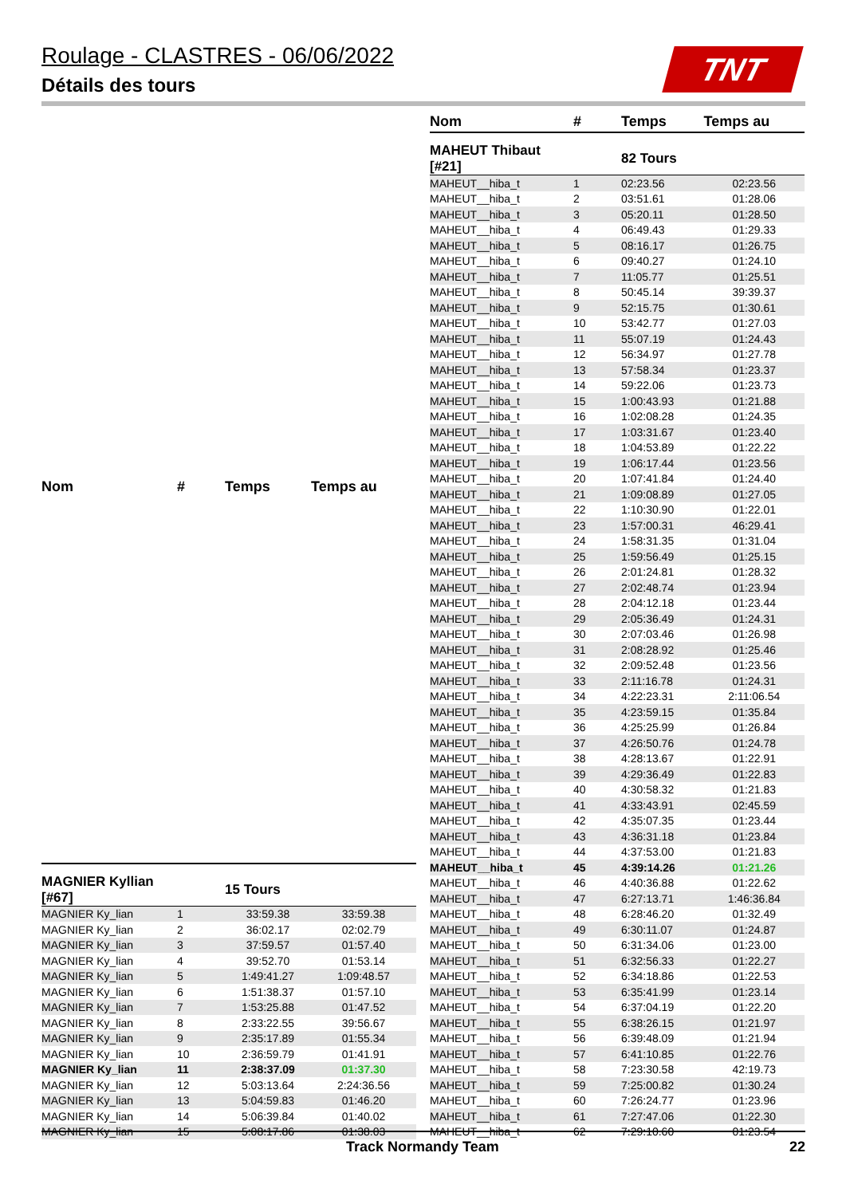Roulage - CLASTRES - 06/06/2022
Détails des tours
TNT
| Nom | # | Temps | Temps au |
| --- | --- | --- | --- |
| MAGNIER Kyllian [#67] | | 15 Tours | |
| MAGNIER Ky_lian | 1 | 33:59.38 | 33:59.38 |
| MAGNIER Ky_lian | 2 | 36:02.17 | 02:02.79 |
| MAGNIER Ky_lian | 3 | 37:59.57 | 01:57.40 |
| MAGNIER Ky_lian | 4 | 39:52.70 | 01:53.14 |
| MAGNIER Ky_lian | 5 | 1:49:41.27 | 1:09:48.57 |
| MAGNIER Ky_lian | 6 | 1:51:38.37 | 01:57.10 |
| MAGNIER Ky_lian | 7 | 1:53:25.88 | 01:47.52 |
| MAGNIER Ky_lian | 8 | 2:33:22.55 | 39:56.67 |
| MAGNIER Ky_lian | 9 | 2:35:17.89 | 01:55.34 |
| MAGNIER Ky_lian | 10 | 2:36:59.79 | 01:41.91 |
| MAGNIER Ky_lian | 11 | 2:38:37.09 | 01:37.30 |
| MAGNIER Ky_lian | 12 | 5:03:13.64 | 2:24:36.56 |
| MAGNIER Ky_lian | 13 | 5:04:59.83 | 01:46.20 |
| MAGNIER Ky_lian | 14 | 5:06:39.84 | 01:40.02 |
| MAGNIER Ky_lian | 15 | 5:08:17.86 | 01:38.03 |
| Nom | # | Temps | Temps au |
| --- | --- | --- | --- |
| MAHEUT Thibaut [#21] | | 82 Tours | |
| MAHEUT__hiba_t | 1 | 02:23.56 | 02:23.56 |
| MAHEUT__hiba_t | 2 | 03:51.61 | 01:28.06 |
| MAHEUT__hiba_t | 3 | 05:20.11 | 01:28.50 |
| MAHEUT__hiba_t | 4 | 06:49.43 | 01:29.33 |
| MAHEUT__hiba_t | 5 | 08:16.17 | 01:26.75 |
| MAHEUT__hiba_t | 6 | 09:40.27 | 01:24.10 |
| MAHEUT__hiba_t | 7 | 11:05.77 | 01:25.51 |
| MAHEUT__hiba_t | 8 | 50:45.14 | 39:39.37 |
| MAHEUT__hiba_t | 9 | 52:15.75 | 01:30.61 |
| MAHEUT__hiba_t | 10 | 53:42.77 | 01:27.03 |
| MAHEUT__hiba_t | 11 | 55:07.19 | 01:24.43 |
| MAHEUT__hiba_t | 12 | 56:34.97 | 01:27.78 |
| MAHEUT__hiba_t | 13 | 57:58.34 | 01:23.37 |
| MAHEUT__hiba_t | 14 | 59:22.06 | 01:23.73 |
| MAHEUT__hiba_t | 15 | 1:00:43.93 | 01:21.88 |
| MAHEUT__hiba_t | 16 | 1:02:08.28 | 01:24.35 |
| MAHEUT__hiba_t | 17 | 1:03:31.67 | 01:23.40 |
| MAHEUT__hiba_t | 18 | 1:04:53.89 | 01:22.22 |
| MAHEUT__hiba_t | 19 | 1:06:17.44 | 01:23.56 |
| MAHEUT__hiba_t | 20 | 1:07:41.84 | 01:24.40 |
| MAHEUT__hiba_t | 21 | 1:09:08.89 | 01:27.05 |
| MAHEUT__hiba_t | 22 | 1:10:30.90 | 01:22.01 |
| MAHEUT__hiba_t | 23 | 1:57:00.31 | 46:29.41 |
| MAHEUT__hiba_t | 24 | 1:58:31.35 | 01:31.04 |
| MAHEUT__hiba_t | 25 | 1:59:56.49 | 01:25.15 |
| MAHEUT__hiba_t | 26 | 2:01:24.81 | 01:28.32 |
| MAHEUT__hiba_t | 27 | 2:02:48.74 | 01:23.94 |
| MAHEUT__hiba_t | 28 | 2:04:12.18 | 01:23.44 |
| MAHEUT__hiba_t | 29 | 2:05:36.49 | 01:24.31 |
| MAHEUT__hiba_t | 30 | 2:07:03.46 | 01:26.98 |
| MAHEUT__hiba_t | 31 | 2:08:28.92 | 01:25.46 |
| MAHEUT__hiba_t | 32 | 2:09:52.48 | 01:23.56 |
| MAHEUT__hiba_t | 33 | 2:11:16.78 | 01:24.31 |
| MAHEUT__hiba_t | 34 | 4:22:23.31 | 2:11:06.54 |
| MAHEUT__hiba_t | 35 | 4:23:59.15 | 01:35.84 |
| MAHEUT__hiba_t | 36 | 4:25:25.99 | 01:26.84 |
| MAHEUT__hiba_t | 37 | 4:26:50.76 | 01:24.78 |
| MAHEUT__hiba_t | 38 | 4:28:13.67 | 01:22.91 |
| MAHEUT__hiba_t | 39 | 4:29:36.49 | 01:22.83 |
| MAHEUT__hiba_t | 40 | 4:30:58.32 | 01:21.83 |
| MAHEUT__hiba_t | 41 | 4:33:43.91 | 02:45.59 |
| MAHEUT__hiba_t | 42 | 4:35:07.35 | 01:23.44 |
| MAHEUT__hiba_t | 43 | 4:36:31.18 | 01:23.84 |
| MAHEUT__hiba_t | 44 | 4:37:53.00 | 01:21.83 |
| MAHEUT__hiba_t | 45 | 4:39:14.26 | 01:21.26 |
| MAHEUT__hiba_t | 46 | 4:40:36.88 | 01:22.62 |
| MAHEUT__hiba_t | 47 | 6:27:13.71 | 1:46:36.84 |
| MAHEUT__hiba_t | 48 | 6:28:46.20 | 01:32.49 |
| MAHEUT__hiba_t | 49 | 6:30:11.07 | 01:24.87 |
| MAHEUT__hiba_t | 50 | 6:31:34.06 | 01:23.00 |
| MAHEUT__hiba_t | 51 | 6:32:56.33 | 01:22.27 |
| MAHEUT__hiba_t | 52 | 6:34:18.86 | 01:22.53 |
| MAHEUT__hiba_t | 53 | 6:35:41.99 | 01:23.14 |
| MAHEUT__hiba_t | 54 | 6:37:04.19 | 01:22.20 |
| MAHEUT__hiba_t | 55 | 6:38:26.15 | 01:21.97 |
| MAHEUT__hiba_t | 56 | 6:39:48.09 | 01:21.94 |
| MAHEUT__hiba_t | 57 | 6:41:10.85 | 01:22.76 |
| MAHEUT__hiba_t | 58 | 7:23:30.58 | 42:19.73 |
| MAHEUT__hiba_t | 59 | 7:25:00.82 | 01:30.24 |
| MAHEUT__hiba_t | 60 | 7:26:24.77 | 01:23.96 |
| MAHEUT__hiba_t | 61 | 7:27:47.06 | 01:22.30 |
| MAHEUT__hiba_t | 62 | 7:29:10.60 | 01:23.54 |
Track Normandy Team 22